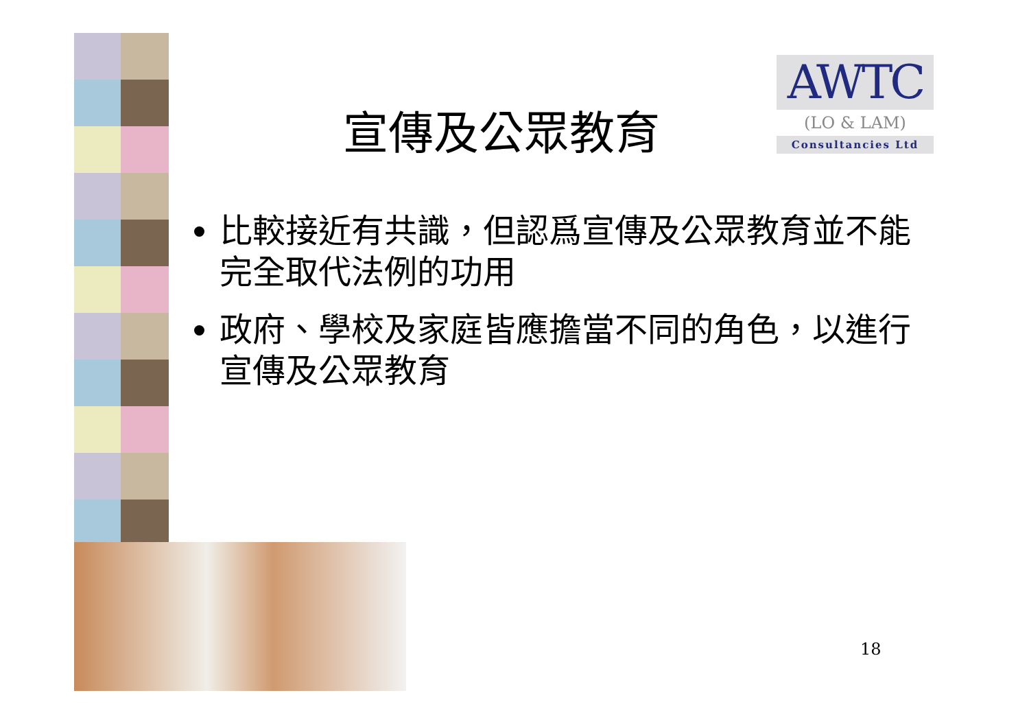AWTC
(LO & LAM)
Consultancies Ltd
宣傳及公眾教育
比較接近有共識，但認爲宣傳及公眾教育並不能完全取代法例的功用
政府、學校及家庭皆應擔當不同的角色，以進行宣傳及公眾教育
18